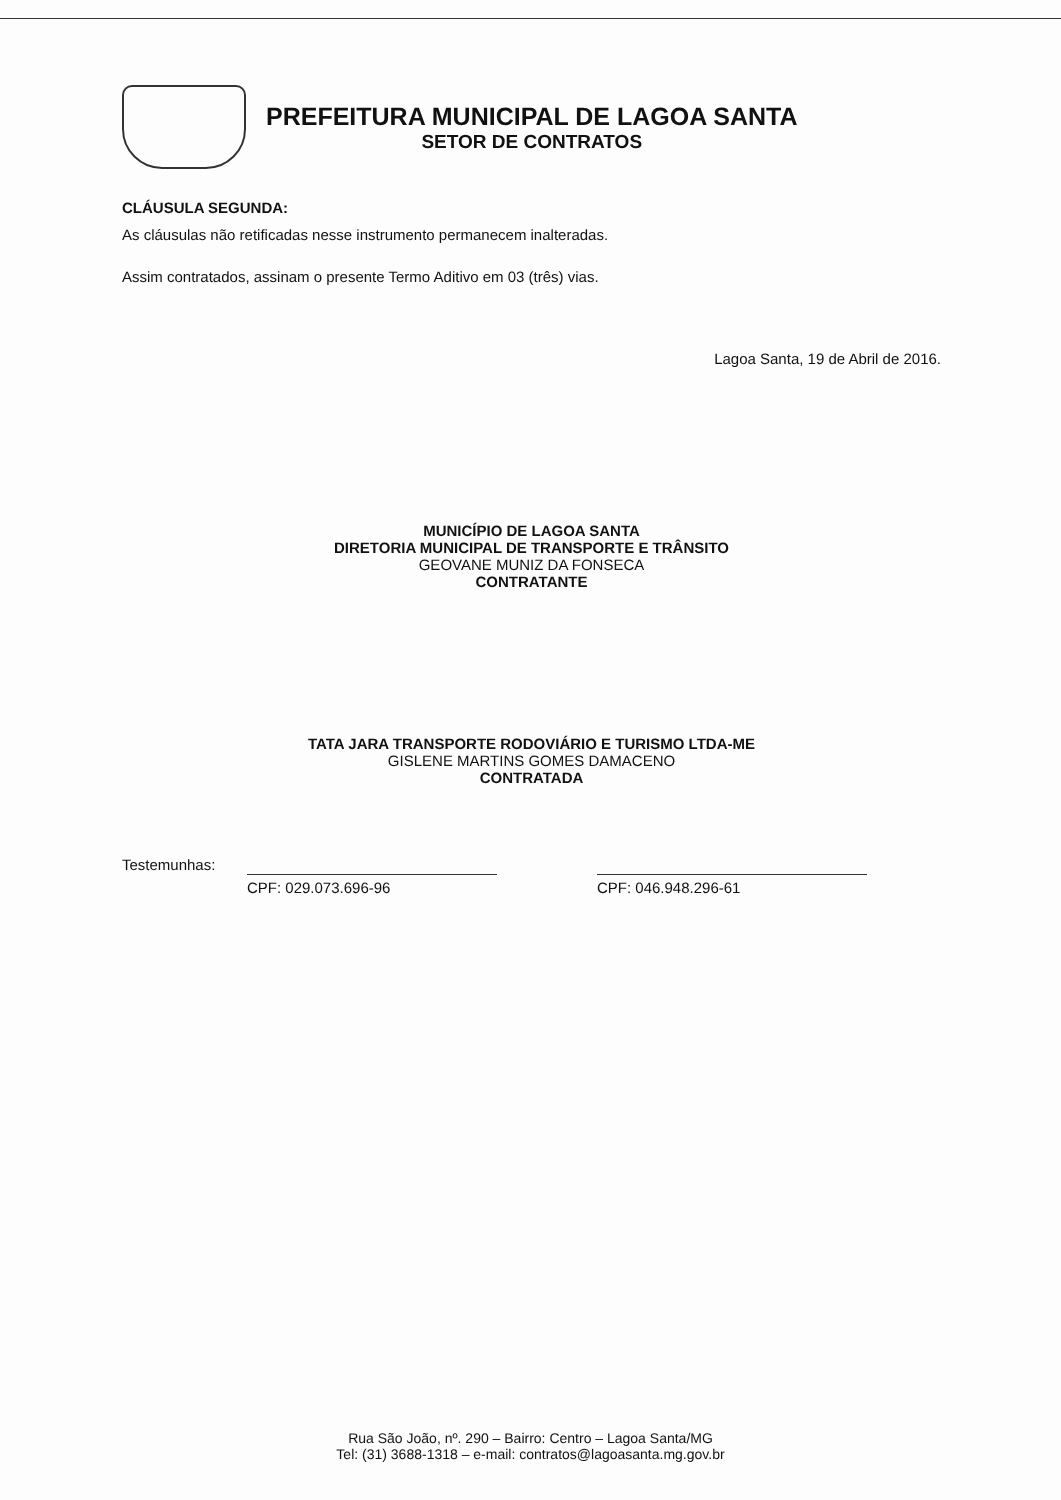PREFEITURA MUNICIPAL DE LAGOA SANTA
SETOR DE CONTRATOS
CLÁUSULA SEGUNDA:
As cláusulas não retificadas nesse instrumento permanecem inalteradas.
Assim contratados, assinam o presente Termo Aditivo em 03 (três) vias.
Lagoa Santa, 19 de Abril de 2016.
MUNICÍPIO DE LAGOA SANTA
DIRETORIA MUNICIPAL DE TRANSPORTE E TRÂNSITO
GEOVANE MUNIZ DA FONSECA
CONTRATANTE
TATA JARA TRANSPORTE RODOVIÁRIO E TURISMO LTDA-ME
GISLENE MARTINS GOMES DAMACENO
CONTRATADA
Testemunhas:
CPF: 029.073.696-96 CPF: 046.948.296-61
Rua São João, nº. 290 – Bairro: Centro – Lagoa Santa/MG
Tel: (31) 3688-1318 – e-mail: contratos@lagoasanta.mg.gov.br